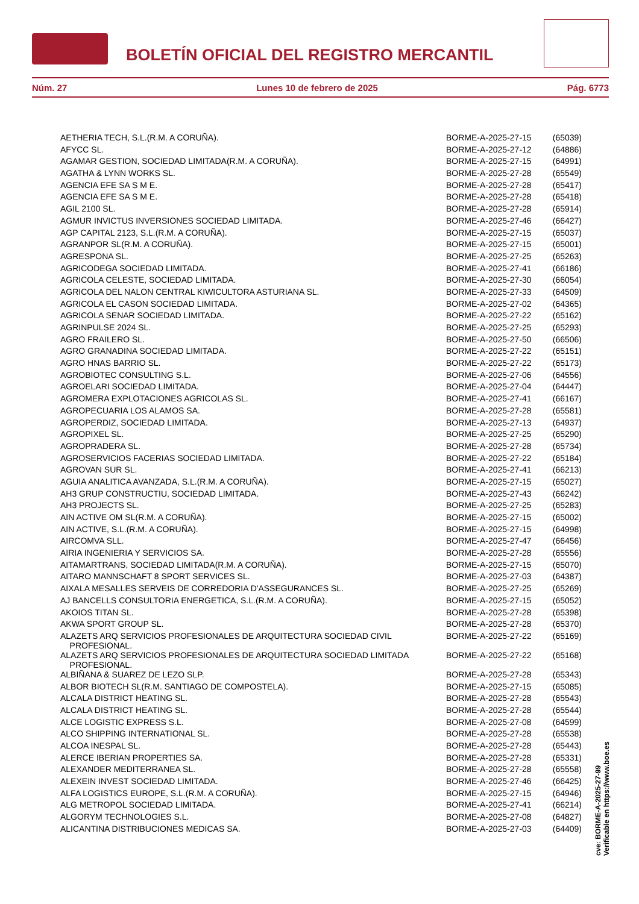BOLETÍN OFICIAL DEL REGISTRO MERCANTIL
Núm. 27 Lunes 10 de febrero de 2025 Pág. 6773
| AETHERIA TECH, S.L.(R.M. A CORUÑA). | BORME-A-2025-27-15 | (65039) |
| AFYCC SL. | BORME-A-2025-27-12 | (64886) |
| AGAMAR GESTION, SOCIEDAD LIMITADA(R.M. A CORUÑA). | BORME-A-2025-27-15 | (64991) |
| AGATHA & LYNN WORKS SL. | BORME-A-2025-27-28 | (65549) |
| AGENCIA EFE SA S M E. | BORME-A-2025-27-28 | (65417) |
| AGENCIA EFE SA S M E. | BORME-A-2025-27-28 | (65418) |
| AGIL 2100 SL. | BORME-A-2025-27-28 | (65914) |
| AGMUR INVICTUS INVERSIONES SOCIEDAD LIMITADA. | BORME-A-2025-27-46 | (66427) |
| AGP CAPITAL 2123, S.L.(R.M. A CORUÑA). | BORME-A-2025-27-15 | (65037) |
| AGRANPOR SL(R.M. A CORUÑA). | BORME-A-2025-27-15 | (65001) |
| AGRESPONA SL. | BORME-A-2025-27-25 | (65263) |
| AGRICODEGA SOCIEDAD LIMITADA. | BORME-A-2025-27-41 | (66186) |
| AGRICOLA CELESTE, SOCIEDAD LIMITADA. | BORME-A-2025-27-30 | (66054) |
| AGRICOLA DEL NALON CENTRAL KIWICULTORA ASTURIANA SL. | BORME-A-2025-27-33 | (64509) |
| AGRICOLA EL CASON SOCIEDAD LIMITADA. | BORME-A-2025-27-02 | (64365) |
| AGRICOLA SENAR SOCIEDAD LIMITADA. | BORME-A-2025-27-22 | (65162) |
| AGRINPULSE 2024 SL. | BORME-A-2025-27-25 | (65293) |
| AGRO FRAILERO SL. | BORME-A-2025-27-50 | (66506) |
| AGRO GRANADINA SOCIEDAD LIMITADA. | BORME-A-2025-27-22 | (65151) |
| AGRO HNAS BARRIO SL. | BORME-A-2025-27-22 | (65173) |
| AGROBIOTEC CONSULTING S.L. | BORME-A-2025-27-06 | (64556) |
| AGROELARI SOCIEDAD LIMITADA. | BORME-A-2025-27-04 | (64447) |
| AGROMERA EXPLOTACIONES AGRICOLAS SL. | BORME-A-2025-27-41 | (66167) |
| AGROPECUARIA LOS ALAMOS SA. | BORME-A-2025-27-28 | (65581) |
| AGROPERDIZ, SOCIEDAD LIMITADA. | BORME-A-2025-27-13 | (64937) |
| AGROPIXEL SL. | BORME-A-2025-27-25 | (65290) |
| AGROPRADERA SL. | BORME-A-2025-27-28 | (65734) |
| AGROSERVICIOS FACERIAS SOCIEDAD LIMITADA. | BORME-A-2025-27-22 | (65184) |
| AGROVAN SUR SL. | BORME-A-2025-27-41 | (66213) |
| AGUIA ANALITICA AVANZADA, S.L.(R.M. A CORUÑA). | BORME-A-2025-27-15 | (65027) |
| AH3 GRUP CONSTRUCTIU, SOCIEDAD LIMITADA. | BORME-A-2025-27-43 | (66242) |
| AH3 PROJECTS SL. | BORME-A-2025-27-25 | (65283) |
| AIN ACTIVE OM SL(R.M. A CORUÑA). | BORME-A-2025-27-15 | (65002) |
| AIN ACTIVE, S.L.(R.M. A CORUÑA). | BORME-A-2025-27-15 | (64998) |
| AIRCOMVA SLL. | BORME-A-2025-27-47 | (66456) |
| AIRIA INGENIERIA Y SERVICIOS SA. | BORME-A-2025-27-28 | (65556) |
| AITAMARTRANS, SOCIEDAD LIMITADA(R.M. A CORUÑA). | BORME-A-2025-27-15 | (65070) |
| AITARO MANNSCHAFT 8 SPORT SERVICES SL. | BORME-A-2025-27-03 | (64387) |
| AIXALA MESALLES SERVEIS DE CORREDORIA D'ASSEGURANCES SL. | BORME-A-2025-27-25 | (65269) |
| AJ BANCELLS CONSULTORIA ENERGETICA, S.L.(R.M. A CORUÑA). | BORME-A-2025-27-15 | (65052) |
| AKOIOS TITAN SL. | BORME-A-2025-27-28 | (65398) |
| AKWA SPORT GROUP SL. | BORME-A-2025-27-28 | (65370) |
| ALAZETS ARQ SERVICIOS PROFESIONALES DE ARQUITECTURA SOCIEDAD CIVIL PROFESIONAL. | BORME-A-2025-27-22 | (65169) |
| ALAZETS ARQ SERVICIOS PROFESIONALES DE ARQUITECTURA SOCIEDAD LIMITADA PROFESIONAL. | BORME-A-2025-27-22 | (65168) |
| ALBIÑANA & SUAREZ DE LEZO SLP. | BORME-A-2025-27-28 | (65343) |
| ALBOR BIOTECH SL(R.M. SANTIAGO DE COMPOSTELA). | BORME-A-2025-27-15 | (65085) |
| ALCALA DISTRICT HEATING SL. | BORME-A-2025-27-28 | (65543) |
| ALCALA DISTRICT HEATING SL. | BORME-A-2025-27-28 | (65544) |
| ALCE LOGISTIC EXPRESS S.L. | BORME-A-2025-27-08 | (64599) |
| ALCO SHIPPING INTERNATIONAL SL. | BORME-A-2025-27-28 | (65538) |
| ALCOA INESPAL SL. | BORME-A-2025-27-28 | (65443) |
| ALERCE IBERIAN PROPERTIES SA. | BORME-A-2025-27-28 | (65331) |
| ALEXANDER MEDITERRANEA SL. | BORME-A-2025-27-28 | (65558) |
| ALEXEIN INVEST SOCIEDAD LIMITADA. | BORME-A-2025-27-46 | (66425) |
| ALFA LOGISTICS EUROPE, S.L.(R.M. A CORUÑA). | BORME-A-2025-27-15 | (64946) |
| ALG METROPOL SOCIEDAD LIMITADA. | BORME-A-2025-27-41 | (66214) |
| ALGORYM TECHNOLOGIES S.L. | BORME-A-2025-27-08 | (64827) |
| ALICANTINA DISTRIBUCIONES MEDICAS SA. | BORME-A-2025-27-03 | (64409) |
cve: BORME-A-2025-27-99
Verificable en https://www.boe.es